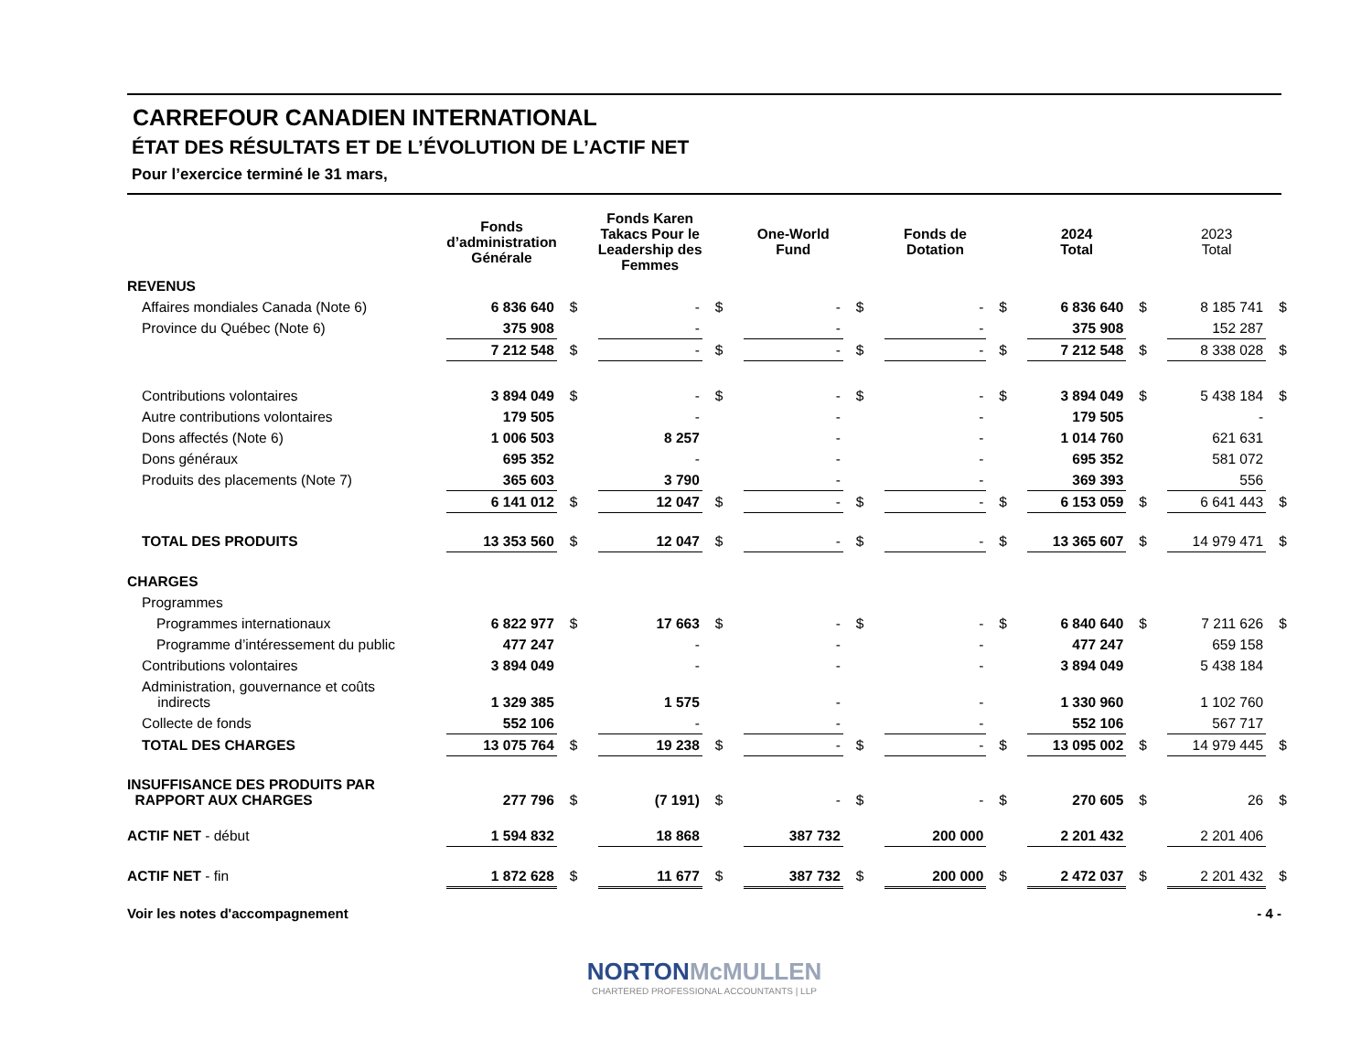CARREFOUR CANADIEN INTERNATIONAL
ÉTAT DES RÉSULTATS ET DE L’ÉVOLUTION DE L’ACTIF NET
Pour l’exercice terminé le 31 mars,
| | Fonds d’administration Générale | | Fonds Karen Takacs Pour le Leadership des Femmes | | One-World Fund | | Fonds de Dotation | | 2024 Total | | 2023 Total | |
| --- | --- | --- | --- | --- | --- | --- | --- | --- | --- | --- | --- | --- |
| REVENUS | | | | | | | | | | | | |
| Affaires mondiales Canada (Note 6) | 6 836 640 | $ | - | $ | - | $ | - | $ | 6 836 640 | $ | 8 185 741 | $ |
| Province du Québec (Note 6) | 375 908 | | - | | - | | - | | 375 908 | | 152 287 | |
| | 7 212 548 | $ | - | $ | - | $ | - | $ | 7 212 548 | $ | 8 338 028 | $ |
| Contributions volontaires | 3 894 049 | $ | - | $ | - | $ | - | $ | 3 894 049 | $ | 5 438 184 | $ |
| Autre contributions volontaires | 179 505 | | - | | - | | - | | 179 505 | | - | |
| Dons affectés (Note 6) | 1 006 503 | | 8 257 | | - | | - | | 1 014 760 | | 621 631 | |
| Dons généraux | 695 352 | | - | | - | | - | | 695 352 | | 581 072 | |
| Produits des placements (Note 7) | 365 603 | | 3 790 | | - | | - | | 369 393 | | 556 | |
| | 6 141 012 | $ | 12 047 | $ | - | $ | - | $ | 6 153 059 | $ | 6 641 443 | $ |
| TOTAL DES PRODUITS | 13 353 560 | $ | 12 047 | $ | - | $ | - | $ | 13 365 607 | $ | 14 979 471 | $ |
| CHARGES | | | | | | | | | | | | |
| Programmes | | | | | | | | | | | | |
| Programmes internationaux | 6 822 977 | $ | 17 663 | $ | - | $ | - | $ | 6 840 640 | $ | 7 211 626 | $ |
| Programme d’intéressement du public | 477 247 | | - | | - | | - | | 477 247 | | 659 158 | |
| Contributions volontaires | 3 894 049 | | - | | - | | - | | 3 894 049 | | 5 438 184 | |
| Administration, gouvernance et coûts indirects | 1 329 385 | | 1 575 | | - | | - | | 1 330 960 | | 1 102 760 | |
| Collecte de fonds | 552 106 | | - | | - | | - | | 552 106 | | 567 717 | |
| TOTAL DES CHARGES | 13 075 764 | $ | 19 238 | $ | - | $ | - | $ | 13 095 002 | $ | 14 979 445 | $ |
| INSUFFISANCE DES PRODUITS PAR RAPPORT AUX CHARGES | 277 796 | $ | (7 191) | $ | - | $ | - | $ | 270 605 | $ | 26 | $ |
| ACTIF NET - début | 1 594 832 | | 18 868 | | 387 732 | | 200 000 | | 2 201 432 | | 2 201 406 | |
| ACTIF NET - fin | 1 872 628 | $ | 11 677 | $ | 387 732 | $ | 200 000 | $ | 2 472 037 | $ | 2 201 432 | $ |
Voir les notes d'accompagnement - 4 -
NORTON McMULLEN
CHARTERED PROFESSIONAL ACCOUNTANTS | LLP